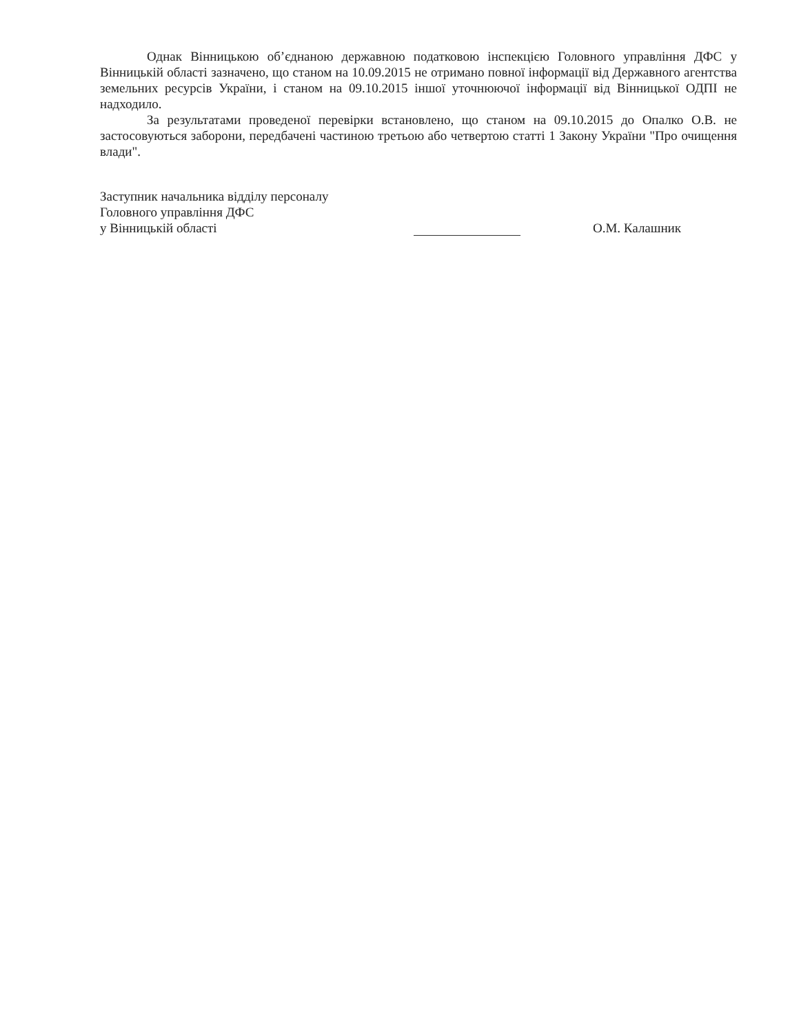Однак Вінницькою об’єднаною державною податковою інспекцією Головного управління ДФС у Вінницькій області зазначено, що станом на 10.09.2015 не отримано повної інформації від Державного агентства земельних ресурсів України, і станом на 09.10.2015 іншої уточнюючої інформації від Вінницької ОДПІ не надходило.
За результатами проведеної перевірки встановлено, що станом на 09.10.2015 до Опалко О.В. не застосовуються заборони, передбачені частиною третьою або четвертою статті 1 Закону України "Про очищення влади".
Заступник начальника відділу персоналу
Головного управління ДФС
у Вінницькій області
О.М. Калашник